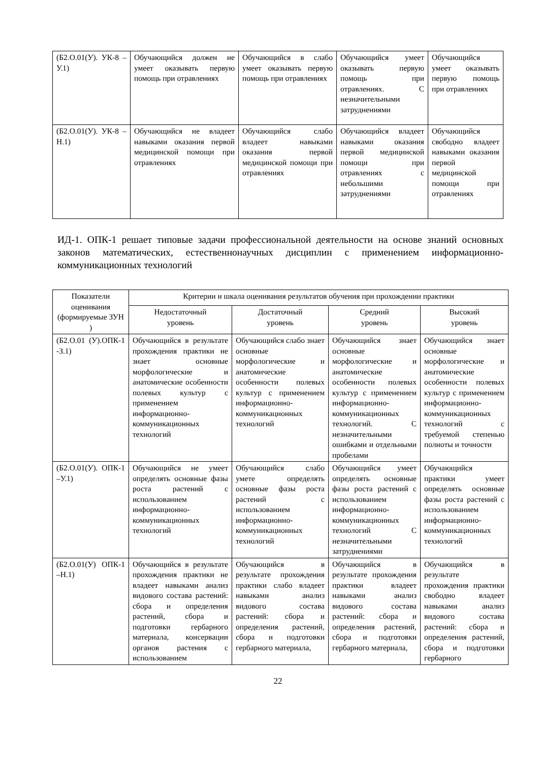| (Б2.О.01(У). УК-8 –У.1) | Обучающийся должен не умеет оказывать первую помощь при отравлениях | Обучающийся в слабо умеет оказывать первую помощь при отравлениях | Обучающийся умеет оказывать первую помощь при отравлениях. С незначительными затруднениями | Обучающийся умеет оказывать первую помощь при отравлениях |
| (Б2.О.01(У). УК-8 –Н.1) | Обучающийся не владеет навыками оказания первой медицинской помощи при отравлениях | Обучающийся слабо владеет навыками оказания первой медицинской помощи при отравлениях | Обучающийся владеет навыками оказания первой медицинской помощи при отравлениях с небольшими затруднениями | Обучающийся свободно владеет навыками оказания первой медицинской помощи при отравлениях |
ИД-1. ОПК-1 решает типовые задачи профессиональной деятельности на основе знаний основных законов математических, естественнонаучных дисциплин с применением информационно-коммуникационных технологий
| Показатели оценивания (формируемые ЗУН ) | Критерии и шкала оценивания результатов обучения при прохождении практики | | | |
| --- | --- | --- | --- | --- |
| | Недостаточный уровень | Достаточный уровень | Средний уровень | Высокий уровень |
| (Б2.О.01 (У).ОПК-1 -З.1) | Обучающийся в результате прохождения практики не знает основные морфологические и анатомические особенности полевых культур с применением информационно-коммуникационных технологий | Обучающийся слабо знает основные морфологические и анатомические особенности полевых культур с применением информационно-коммуникационных технологий | Обучающийся знает основные морфологические и анатомические особенности полевых культур с применением информационно-коммуникационных технологий. С незначительными ошибками и отдельными пробелами | Обучающийся знает основные морфологические и анатомические особенности полевых культур с применением информационно-коммуникационных технологий с требуемой степенью полноты и точности |
| (Б2.О.01(У). ОПК-1 –У.1) | Обучающийся не умеет определять основные фазы роста растений с использованием информационно-коммуникационных технологий | Обучающийся слабо умете определять основные фазы роста растений с использованием информационно-коммуникационных технологий | Обучающийся умеет определять основные фазы роста растений с использованием информационно-коммуникационных технологий С незначительными затруднениями | Обучающийся практики умеет определять основные фазы роста растений с использованием информационно-коммуникационных технологий |
| (Б2.О.01(У) ОПК-1 –Н.1) | Обучающийся в результате прохождения практики не владеет навыками анализ видового состава растений: сбора и определения растений, сбора и подготовки гербарного материала, консервации органов растения с использованием | Обучающийся в результате прохождения практики слабо владеет навыками анализ видового состава растений: сбора и определения растений, сбора и подготовки гербарного материала, | Обучающийся в результате прохождения практики владеет навыками анализ видового состава растений: сбора и определения растений, сбора и подготовки гербарного материала, | Обучающийся в результате прохождения практики свободно владеет навыками анализ видового состава растений: сбора и определения растений, сбора и подготовки гербарного |
22